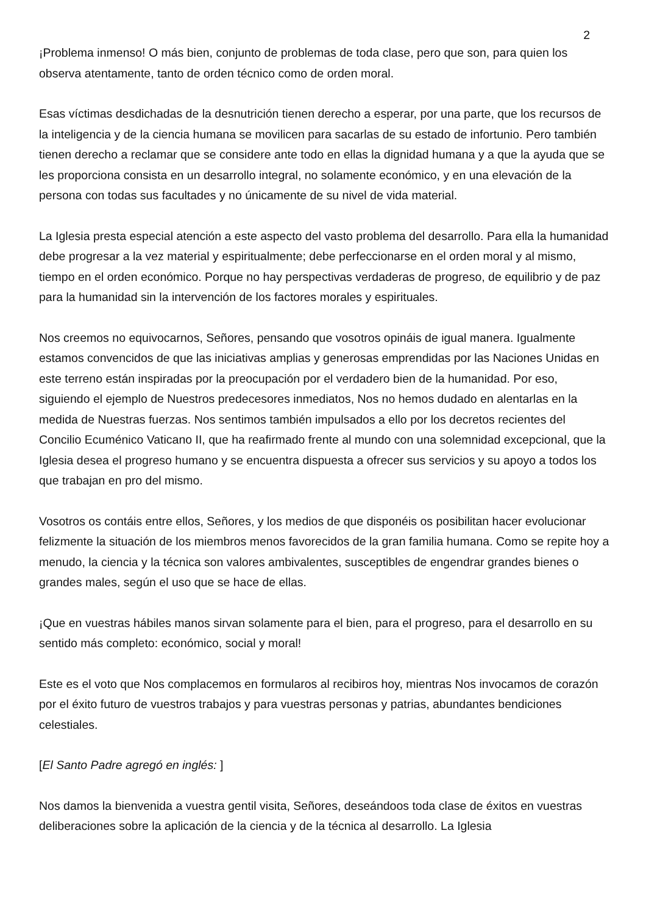2
¡Problema inmenso! O más bien, conjunto de problemas de toda clase, pero que son, para quien los observa atentamente, tanto de orden técnico como de orden moral.
Esas víctimas desdichadas de la desnutrición tienen derecho a esperar, por una parte, que los recursos de la inteligencia y de la ciencia humana se movilicen para sacarlas de su estado de infortunio. Pero también tienen derecho a reclamar que se considere ante todo en ellas la dignidad humana y a que la ayuda que se les proporciona consista en un desarrollo integral, no solamente económico, y en una elevación de la persona con todas sus facultades y no únicamente de su nivel de vida material.
La Iglesia presta especial atención a este aspecto del vasto problema del desarrollo. Para ella la humanidad debe progresar a la vez material y espiritualmente; debe perfeccionarse en el orden moral y al mismo, tiempo en el orden económico. Porque no hay perspectivas verdaderas de progreso, de equilibrio y de paz para la humanidad sin la intervención de los factores morales y espirituales.
Nos creemos no equivocarnos, Señores, pensando que vosotros opináis de igual manera. Igualmente estamos convencidos de que las iniciativas amplias y generosas emprendidas por las Naciones Unidas en este terreno están inspiradas por la preocupación por el verdadero bien de la humanidad. Por eso, siguiendo el ejemplo de Nuestros predecesores inmediatos, Nos no hemos dudado en alentarlas en la medida de Nuestras fuerzas. Nos sentimos también impulsados a ello por los decretos recientes del Concilio Ecuménico Vaticano II, que ha reafirmado frente al mundo con una solemnidad excepcional, que la Iglesia desea el progreso humano y se encuentra dispuesta a ofrecer sus servicios y su apoyo a todos los que trabajan en pro del mismo.
Vosotros os contáis entre ellos, Señores, y los medios de que disponéis os posibilitan hacer evolucionar felizmente la situación de los miembros menos favorecidos de la gran familia humana. Como se repite hoy a menudo, la ciencia y la técnica son valores ambivalentes, susceptibles de engendrar grandes bienes o grandes males, según el uso que se hace de ellas.
¡Que en vuestras hábiles manos sirvan solamente para el bien, para el progreso, para el desarrollo en su sentido más completo: económico, social y moral!
Este es el voto que Nos complacemos en formularos al recibiros hoy, mientras Nos invocamos de corazón por el éxito futuro de vuestros trabajos y para vuestras personas y patrias, abundantes bendiciones celestiales.
[El Santo Padre agregó en inglés: ]
Nos damos la bienvenida a vuestra gentil visita, Señores, deseándoos toda clase de éxitos en vuestras deliberaciones sobre la aplicación de la ciencia y de la técnica al desarrollo. La Iglesia